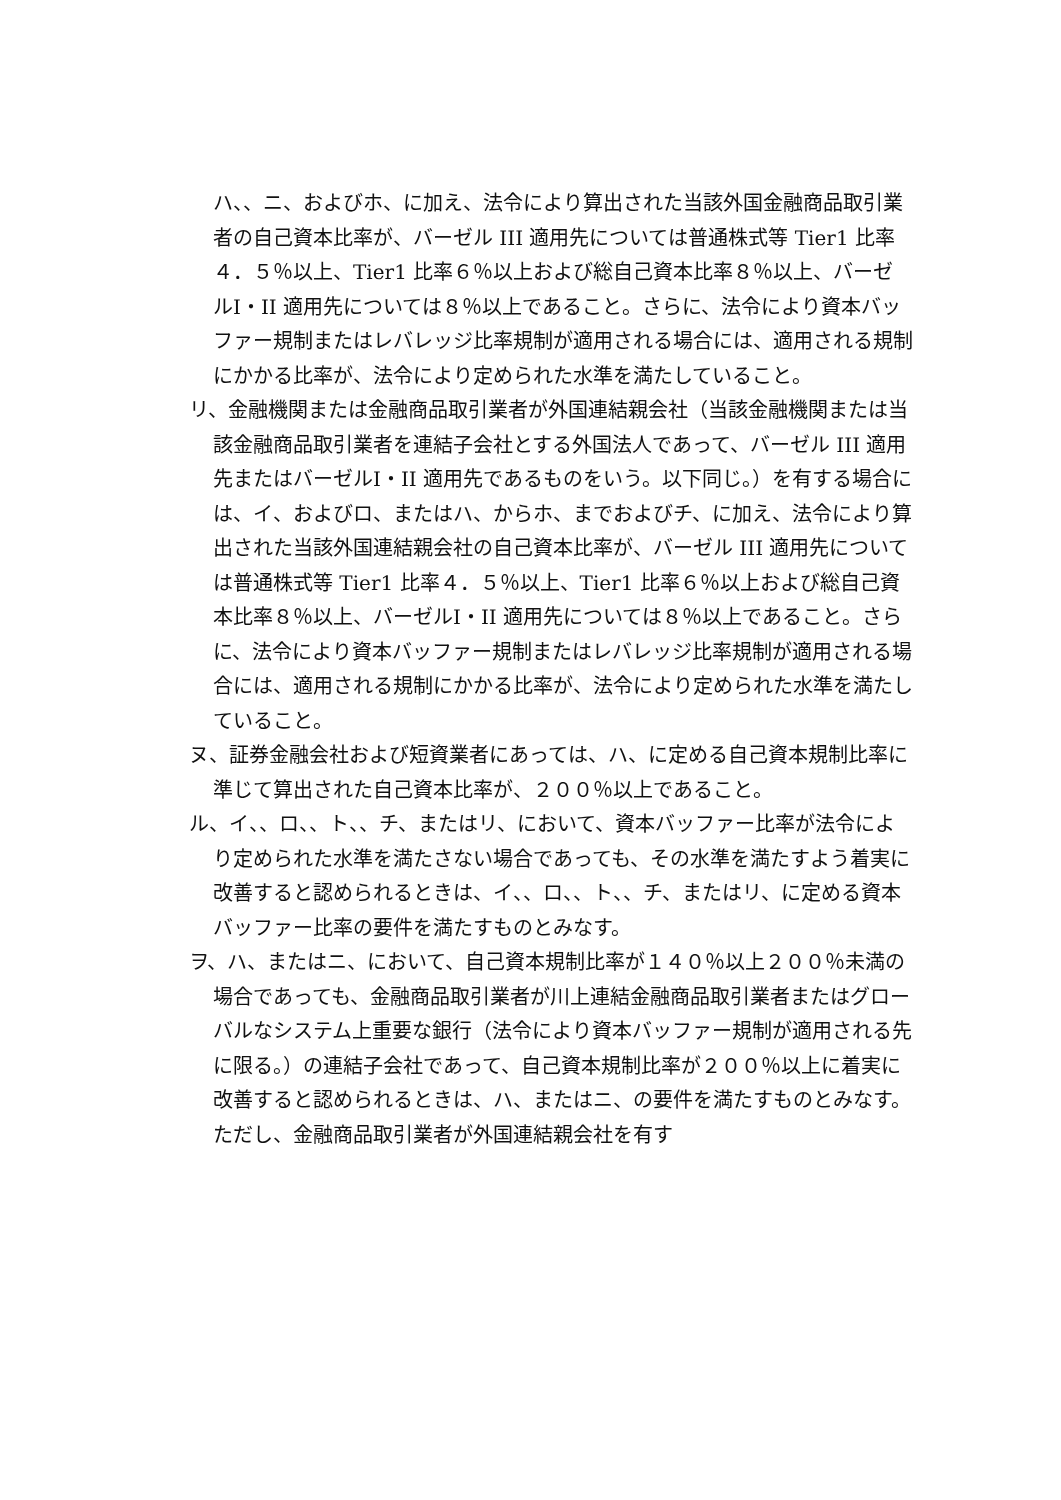ハ、、ニ、およびホ、に加え、法令により算出された当該外国金融商品取引業者の自己資本比率が、バーゼル III 適用先については普通株式等 Tier1 比率４．５％以上、Tier1 比率６％以上および総自己資本比率８％以上、バーゼルⅠ・II 適用先については８％以上であること。さらに、法令により資本バッファー規制またはレバレッジ比率規制が適用される場合には、適用される規制にかかる比率が、法令により定められた水準を満たしていること。
リ、金融機関または金融商品取引業者が外国連結親会社（当該金融機関または当該金融商品取引業者を連結子会社とする外国法人であって、バーゼル III 適用先またはバーゼルⅠ・II 適用先であるものをいう。以下同じ。）を有する場合には、イ、およびロ、またはハ、からホ、までおよびチ、に加え、法令により算出された当該外国連結親会社の自己資本比率が、バーゼル III 適用先については普通株式等 Tier1 比率４．５％以上、Tier1 比率６％以上および総自己資本比率８％以上、バーゼルⅠ・II 適用先については８％以上であること。さらに、法令により資本バッファー規制またはレバレッジ比率規制が適用される場合には、適用される規制にかかる比率が、法令により定められた水準を満たしていること。
ヌ、証券金融会社および短資業者にあっては、ハ、に定める自己資本規制比率に準じて算出された自己資本比率が、２００％以上であること。
ル、イ、、ロ、、ト、、チ、またはリ、において、資本バッファー比率が法令により定められた水準を満たさない場合であっても、その水準を満たすよう着実に改善すると認められるときは、イ、、ロ、、ト、、チ、またはリ、に定める資本バッファー比率の要件を満たすものとみなす。
ヲ、ハ、またはニ、において、自己資本規制比率が１４０％以上２００％未満の場合であっても、金融商品取引業者が川上連結金融商品取引業者またはグローバルなシステム上重要な銀行（法令により資本バッファー規制が適用される先に限る。）の連結子会社であって、自己資本規制比率が２００％以上に着実に改善すると認められるときは、ハ、またはニ、の要件を満たすものとみなす。ただし、金融商品取引業者が外国連結親会社を有す